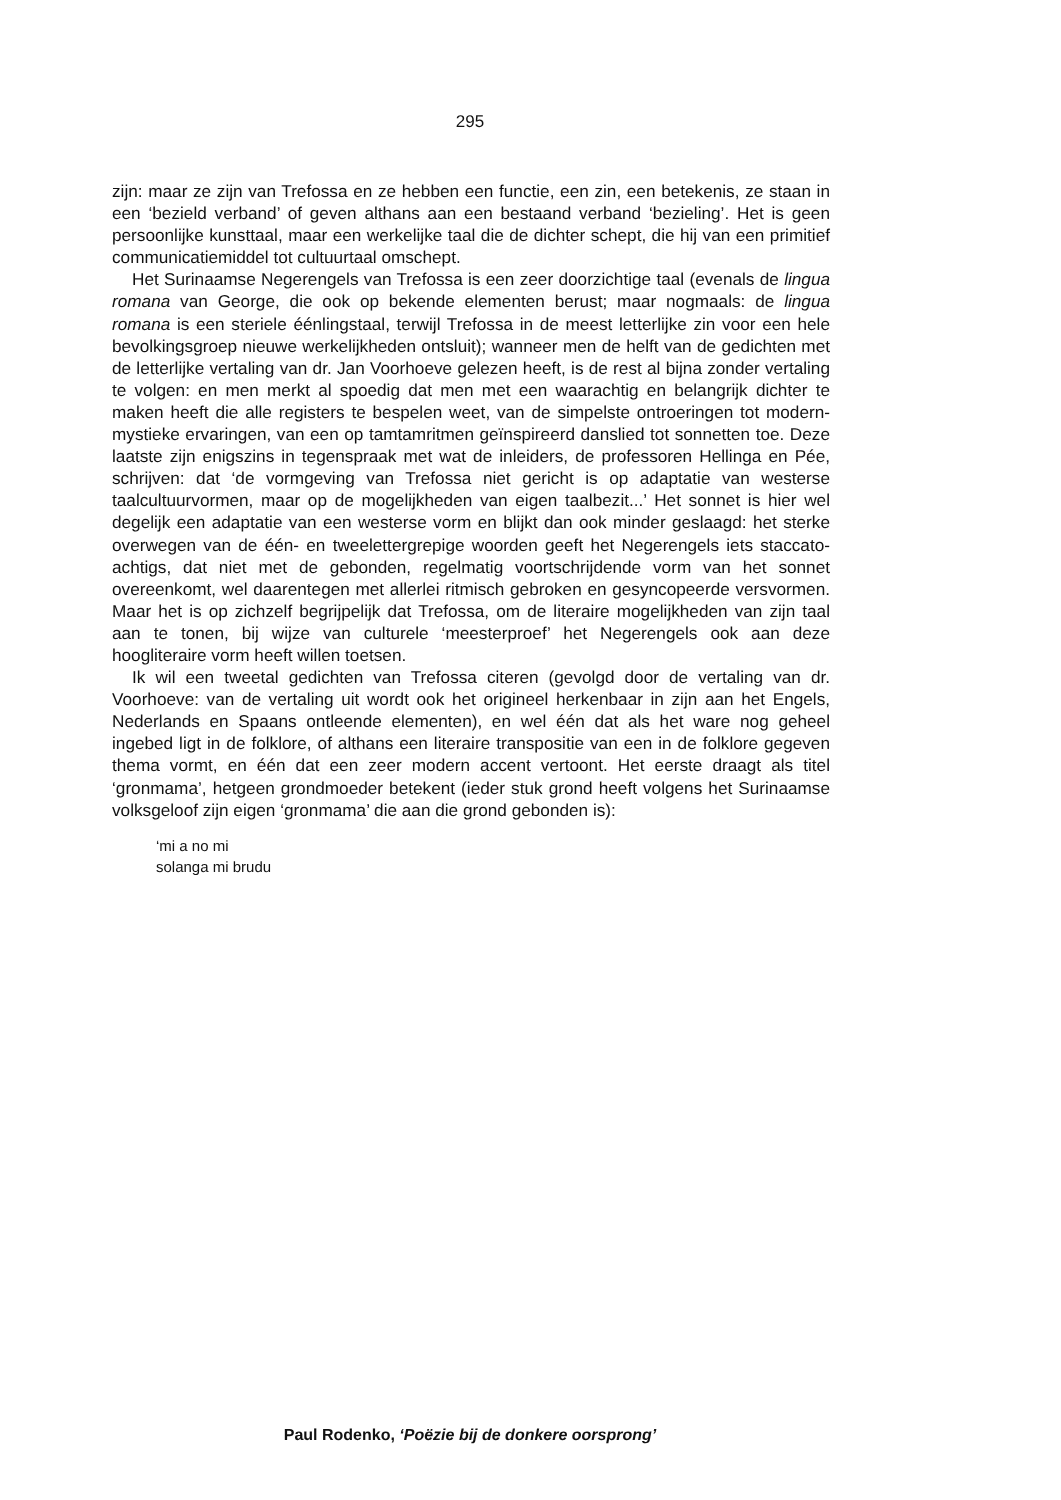295
zijn: maar ze zijn van Trefossa en ze hebben een functie, een zin, een betekenis, ze staan in een ‘bezield verband’ of geven althans aan een bestaand verband ‘bezieling’. Het is geen persoonlijke kunsttaal, maar een werkelijke taal die de dichter schept, die hij van een primitief communicatiemiddel tot cultuurtaal omschept.
Het Surinaamse Negerengels van Trefossa is een zeer doorzichtige taal (evenals de lingua romana van George, die ook op bekende elementen berust; maar nogmaals: de lingua romana is een steriele éénlingstaal, terwijl Trefossa in de meest letterlijke zin voor een hele bevolkingsgroep nieuwe werkelijkheden ontsluit); wanneer men de helft van de gedichten met de letterlijke vertaling van dr. Jan Voorhoeve gelezen heeft, is de rest al bijna zonder vertaling te volgen: en men merkt al spoedig dat men met een waarachtig en belangrijk dichter te maken heeft die alle registers te bespelen weet, van de simpelste ontroeringen tot modern-mystieke ervaringen, van een op tamtamritmen geïnspireerd danslied tot sonnetten toe. Deze laatste zijn enigszins in tegenspraak met wat de inleiders, de professoren Hellinga en Pée, schrijven: dat ‘de vormgeving van Trefossa niet gericht is op adaptatie van westerse taalcultuurvormen, maar op de mogelijkheden van eigen taalbezit...’ Het sonnet is hier wel degelijk een adaptatie van een westerse vorm en blijkt dan ook minder geslaagd: het sterke overwegen van de één- en tweelettergrepige woorden geeft het Negerengels iets staccato-achtigs, dat niet met de gebonden, regelmatig voortschrijdende vorm van het sonnet overeenkomt, wel daarentegen met allerlei ritmisch gebroken en gesyncopeerde versvormen. Maar het is op zichzelf begrijpelijk dat Trefossa, om de literaire mogelijkheden van zijn taal aan te tonen, bij wijze van culturele ‘meesterproef’ het Negerengels ook aan deze hoogliteraire vorm heeft willen toetsen.
Ik wil een tweetal gedichten van Trefossa citeren (gevolgd door de vertaling van dr. Voorhoeve: van de vertaling uit wordt ook het origineel herkenbaar in zijn aan het Engels, Nederlands en Spaans ontleende elementen), en wel één dat als het ware nog geheel ingebed ligt in de folklore, of althans een literaire transpositie van een in de folklore gegeven thema vormt, en één dat een zeer modern accent vertoont. Het eerste draagt als titel ‘gronmama’, hetgeen grondmoeder betekent (ieder stuk grond heeft volgens het Surinaamse volksgeloof zijn eigen ‘gronmama’ die aan die grond gebonden is):
‘mi a no mi
solanga mi brudu
Paul Rodenko, ‘Poëzie bij de donkere oorsprong’